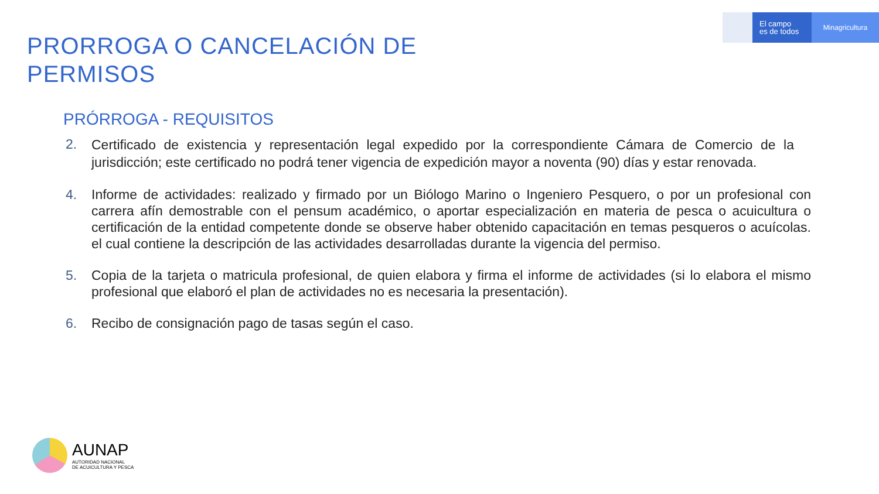El campo
es de todos
Minagricultura
PRORROGA O CANCELACIÓN DE
PERMISOS
PRÓRROGA - REQUISITOS
2.
Certificado de existencia y representación legal expedido por la correspondiente Cámara de Comercio de la jurisdicción; este certificado no podrá tener vigencia de expedición mayor a noventa (90) días y estar renovada.
4. Informe de actividades: realizado y firmado por un Biólogo Marino o Ingeniero Pesquero, o por un profesional con carrera afín demostrable con el pensum académico, o aportar especialización en materia de pesca o acuicultura o certificación de la entidad competente donde se observe haber obtenido capacitación en temas pesqueros o acuícolas. el cual contiene la descripción de las actividades desarrolladas durante la vigencia del permiso.
5. Copia de la tarjeta o matricula profesional, de quien elabora y firma el informe de actividades (si lo elabora el mismo profesional que elaboró el plan de actividades no es necesaria la presentación).
6. Recibo de consignación pago de tasas según el caso.
AUNAP
AUTORIDAD NACIONAL
DE ACUICULTURA Y PESCA